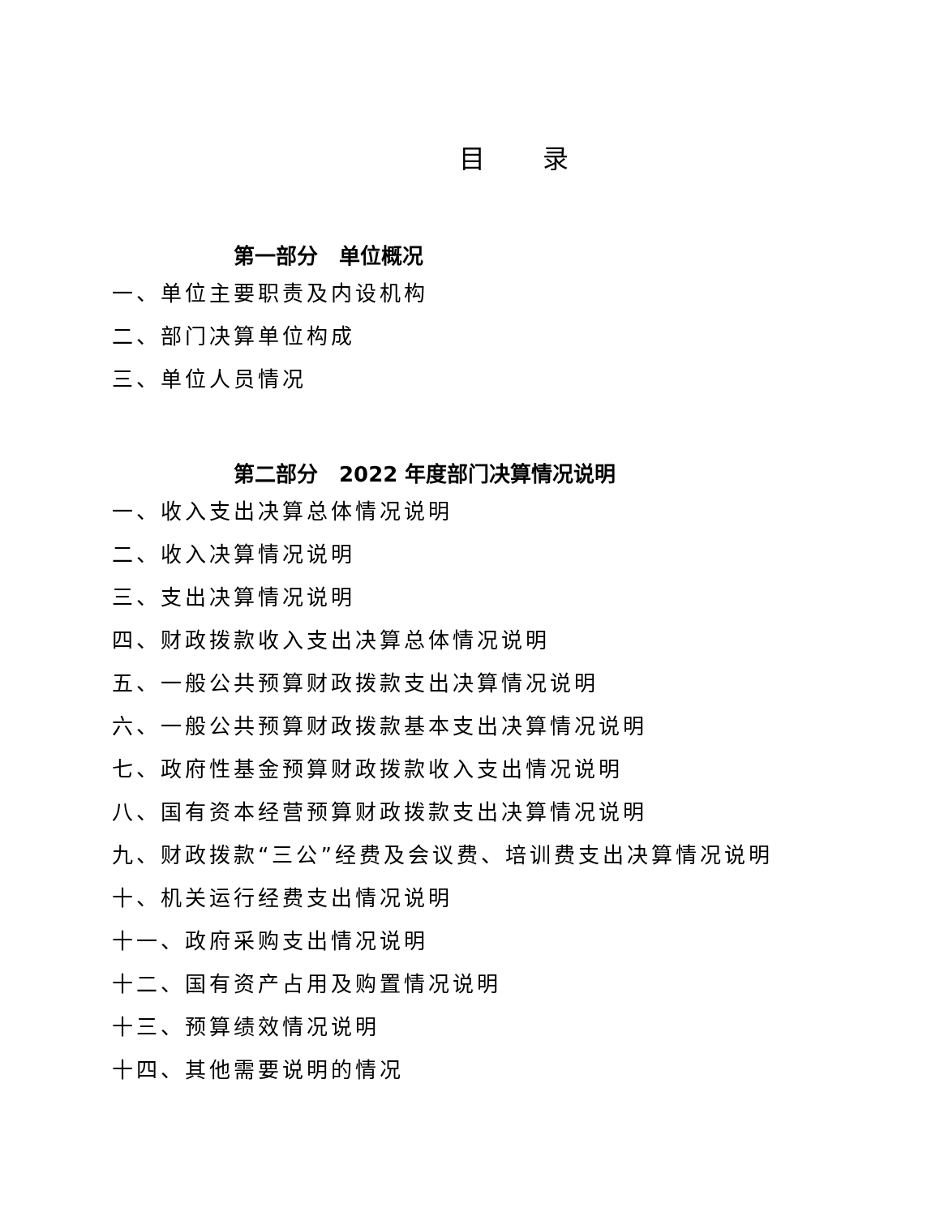目 录
第一部分　单位概况
一、单位主要职责及内设机构
二、部门决算单位构成
三、单位人员情况
第二部分　2022 年度部门决算情况说明
一、收入支出决算总体情况说明
二、收入决算情况说明
三、支出决算情况说明
四、财政拨款收入支出决算总体情况说明
五、一般公共预算财政拨款支出决算情况说明
六、一般公共预算财政拨款基本支出决算情况说明
七、政府性基金预算财政拨款收入支出情况说明
八、国有资本经营预算财政拨款支出决算情况说明
九、财政拨款“三公”经费及会议费、培训费支出决算情况说明
十、机关运行经费支出情况说明
十一、政府采购支出情况说明
十二、国有资产占用及购置情况说明
十三、预算绩效情况说明
十四、其他需要说明的情况